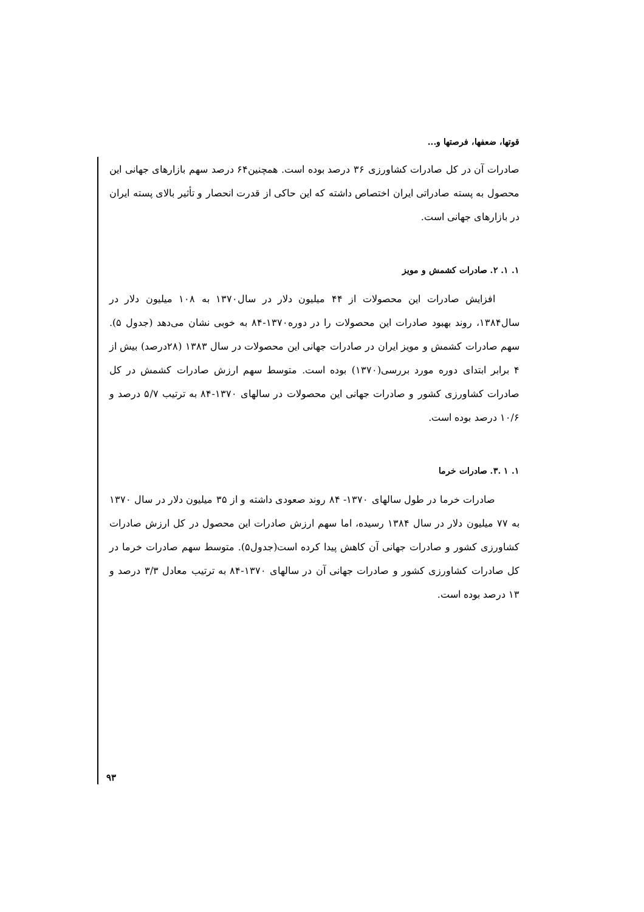قوتها، ضعفها، فرصتها و...
صادرات آن در کل صادرات کشاورزی ۳۶ درصد بوده است. همچنین۶۴ درصد سهم بازارهای جهانی این محصول به پسته صادراتی ایران اختصاص داشته که این حاکی از قدرت انحصار و تأثیر بالای پسته ایران در بازارهای جهانی است.
۱. ۱. ۲. صادرات کشمش و مویز
افزایش صادرات این محصولات از ۴۴ میلیون دلار در سال۱۳۷۰ به ۱۰۸ میلیون دلار در سال۱۳۸۴، روند بهبود صادرات این محصولات را در دوره۱۳۷۰-۸۴ به خوبی نشان می‌دهد (جدول ۵). سهم صادرات کشمش و مویز ایران در صادرات جهانی این محصولات در سال ۱۳۸۳ (۲۸درصد) بیش از ۴ برابر ابتدای دوره مورد بررسی(۱۳۷۰) بوده است. متوسط سهم ارزش صادرات کشمش در کل صادرات کشاورزی کشور و صادرات جهانی این محصولات در سالهای ۱۳۷۰-۸۴ به ترتیب ۵/۷ درصد و ۱۰/۶ درصد بوده است.
۱. ۱ .۳. صادرات خرما
صادرات خرما در طول سالهای ۱۳۷۰- ۸۴ روند صعودی داشته و از ۳۵ میلیون دلار در سال ۱۳۷۰ به ۷۷ میلیون دلار در سال ۱۳۸۴ رسیده، اما سهم ارزش صادرات این محصول در کل ارزش صادرات کشاورزی کشور و صادرات جهانی آن کاهش پیدا کرده است(جدول۵). متوسط سهم صادرات خرما در کل صادرات کشاورزی کشور و صادرات جهانی آن در سالهای ۱۳۷۰-۸۴ به ترتیب معادل ۳/۳ درصد و ۱۳ درصد بوده است.
۹۳